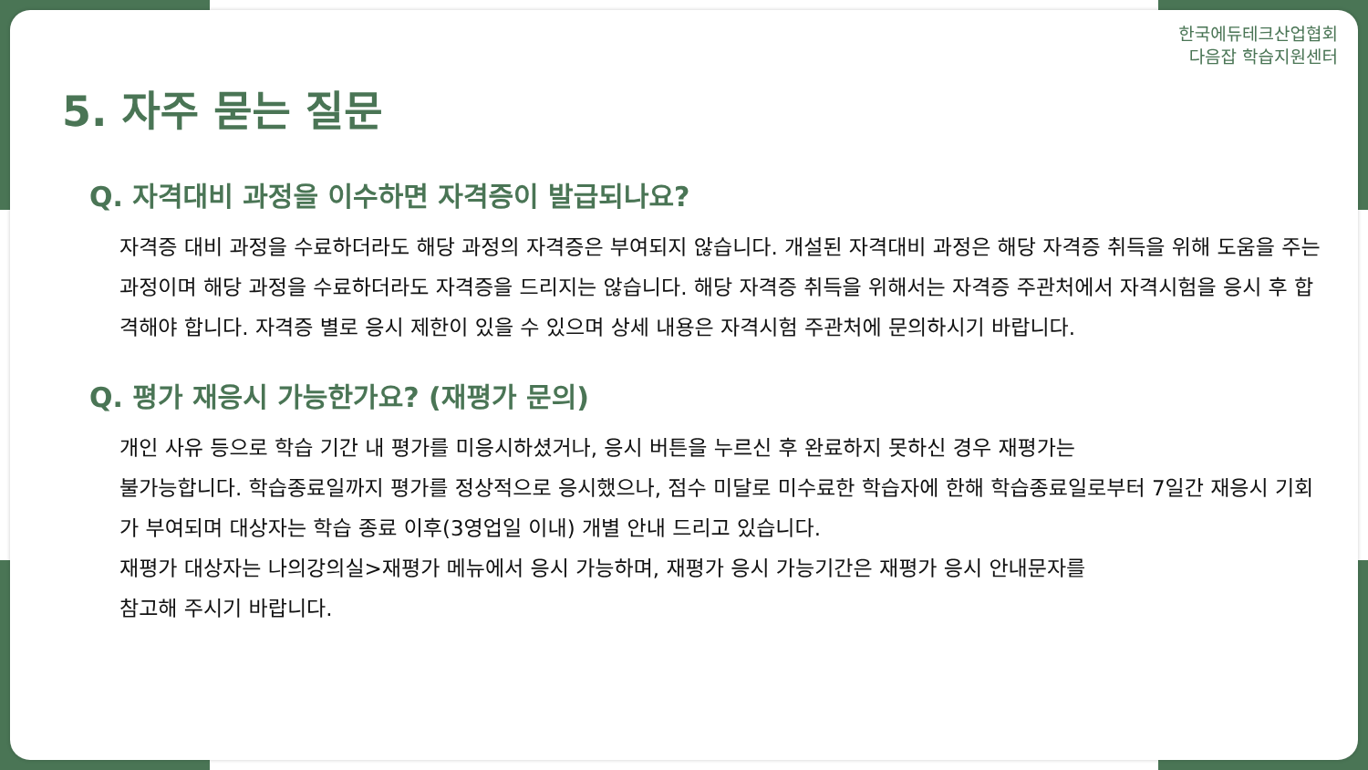한국에듀테크산업협회
다음잡 학습지원센터
5. 자주 묻는 질문
Q. 자격대비 과정을 이수하면 자격증이 발급되나요?
자격증 대비 과정을 수료하더라도 해당 과정의 자격증은 부여되지 않습니다. 개설된 자격대비 과정은 해당 자격증 취득을 위해 도움을 주는 과정이며 해당 과정을 수료하더라도 자격증을 드리지는 않습니다. 해당 자격증 취득을 위해서는 자격증 주관처에서 자격시험을 응시 후 합격해야 합니다. 자격증 별로 응시 제한이 있을 수 있으며 상세 내용은 자격시험 주관처에 문의하시기 바랍니다.
Q. 평가 재응시 가능한가요? (재평가 문의)
개인 사유 등으로 학습 기간 내 평가를 미응시하셨거나, 응시 버튼을 누르신 후 완료하지 못하신 경우 재평가는
불가능합니다. 학습종료일까지 평가를 정상적으로 응시했으나, 점수 미달로 미수료한 학습자에 한해 학습종료일로부터 7일간 재응시 기회가 부여되며 대상자는 학습 종료 이후(3영업일 이내) 개별 안내 드리고 있습니다.
재평가 대상자는 나의강의실>재평가 메뉴에서 응시 가능하며, 재평가 응시 가능기간은 재평가 응시 안내문자를
참고해 주시기 바랍니다.